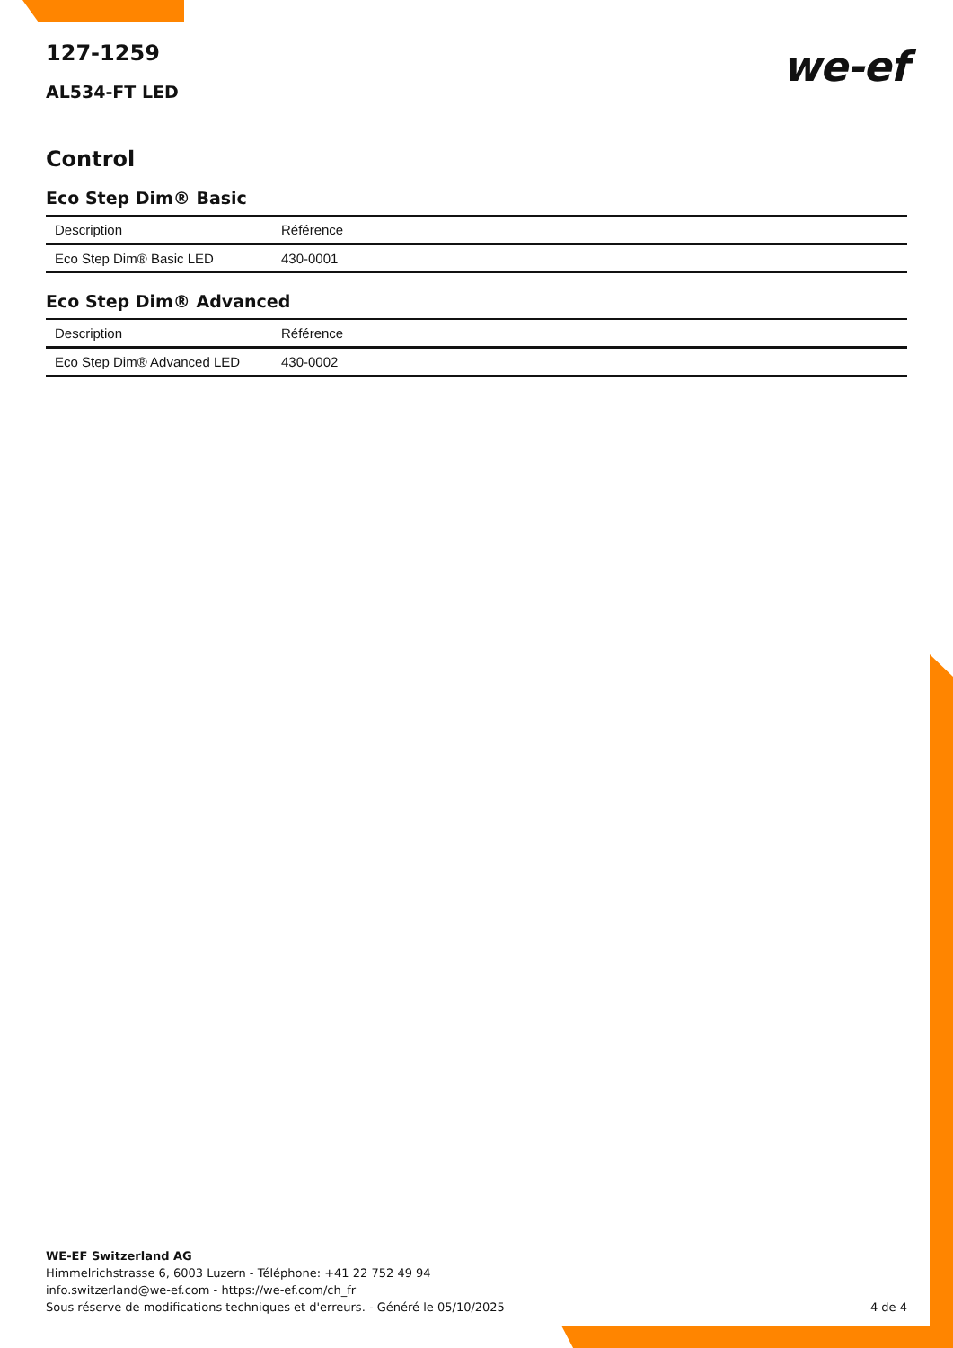we-ef
127-1259
AL534-FT LED
Control
Eco Step Dim® Basic
| Description | Référence |
| --- | --- |
| Eco Step Dim® Basic LED | 430-0001 |
Eco Step Dim® Advanced
| Description | Référence |
| --- | --- |
| Eco Step Dim® Advanced LED | 430-0002 |
WE-EF Switzerland AG
Himmelrichstrasse 6, 6003 Luzern - Téléphone: +41 22 752 49 94
info.switzerland@we-ef.com - https://we-ef.com/ch_fr
Sous réserve de modifications techniques et d'erreurs. - Généré le 05/10/2025
4 de 4